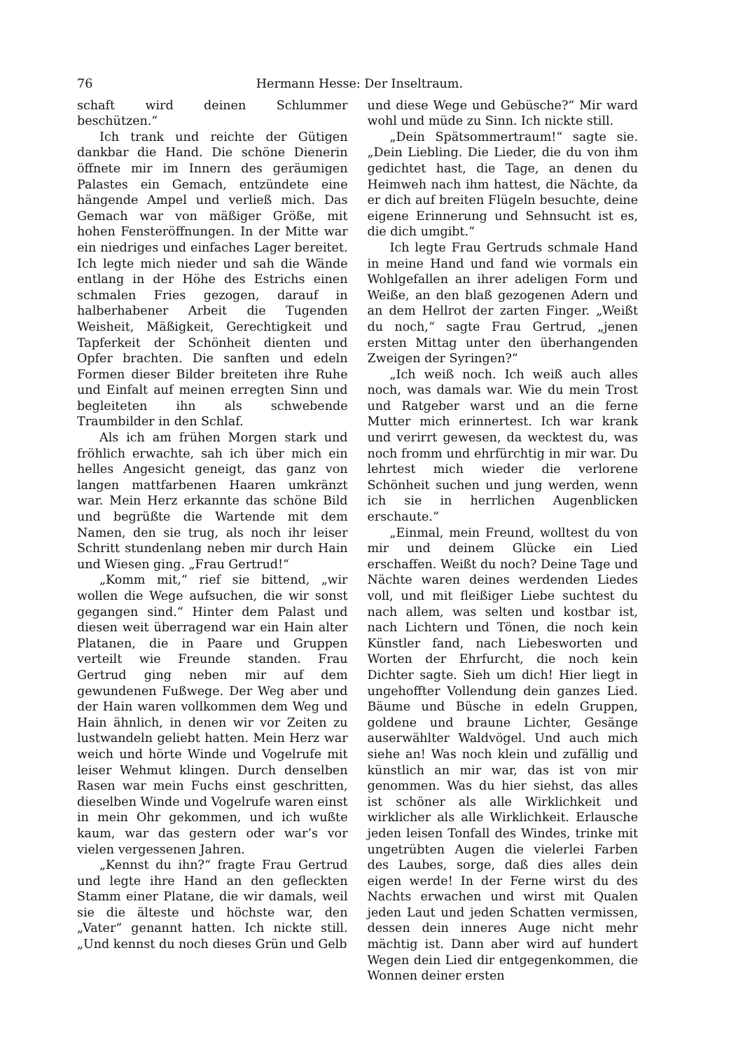76 Hermann Hesse: Der Inseltraum.
schaft wird deinen Schlummer beschützen.“
Ich trank und reichte der Gütigen dankbar die Hand. Die schöne Dienerin öffnete mir im Innern des geräumigen Palastes ein Gemach, entzündete eine hängende Ampel und verließ mich. Das Gemach war von mäßiger Größe, mit hohen Fensteröffnungen. In der Mitte war ein niedriges und einfaches Lager bereitet. Ich legte mich nieder und sah die Wände entlang in der Höhe des Estrichs einen schmalen Fries gezogen, darauf in halberhabener Arbeit die Tugenden Weisheit, Mäßigkeit, Gerechtigkeit und Tapferkeit der Schönheit dienten und Opfer brachten. Die sanften und edeln Formen dieser Bilder breiteten ihre Ruhe und Einfalt auf meinen erregten Sinn und begleiteten ihn als schwebende Traumbilder in den Schlaf.
Als ich am frühen Morgen stark und fröhlich erwachte, sah ich über mich ein helles Angesicht geneigt, das ganz von langen mattfarbenen Haaren umkränzt war. Mein Herz erkannte das schöne Bild und begrüßte die Wartende mit dem Namen, den sie trug, als noch ihr leiser Schritt stundenlang neben mir durch Hain und Wiesen ging. „Frau Gertrud!“
„Komm mit,“ rief sie bittend, „wir wollen die Wege aufsuchen, die wir sonst gegangen sind.“ Hinter dem Palast und diesen weit überragend war ein Hain alter Platanen, die in Paare und Gruppen verteilt wie Freunde standen. Frau Gertrud ging neben mir auf dem gewundenen Fußwege. Der Weg aber und der Hain waren vollkommen dem Weg und Hain ähnlich, in denen wir vor Zeiten zu lustwandeln geliebt hatten. Mein Herz war weich und hörte Winde und Vogelrufe mit leiser Wehmut klingen. Durch denselben Rasen war mein Fuchs einst geschritten, dieselben Winde und Vogelrufe waren einst in mein Ohr gekommen, und ich wußte kaum, war das gestern oder war’s vor vielen vergessenen Jahren.
„Kennst du ihn?“ fragte Frau Gertrud und legte ihre Hand an den gefleckten Stamm einer Platane, die wir damals, weil sie die älteste und höchste war, den „Vater“ genannt hatten. Ich nickte still. „Und kennst du noch dieses Grün und Gelb
und diese Wege und Gebüsche?“ Mir ward wohl und müde zu Sinn. Ich nickte still.
„Dein Spätsommertraum!“ sagte sie. „Dein Liebling. Die Lieder, die du von ihm gedichtet hast, die Tage, an denen du Heimweh nach ihm hattest, die Nächte, da er dich auf breiten Flügeln besuchte, deine eigene Erinnerung und Sehnsucht ist es, die dich umgibt.“
Ich legte Frau Gertruds schmale Hand in meine Hand und fand wie vormals ein Wohlgefallen an ihrer adeligen Form und Weiße, an den blaß gezogenen Adern und an dem Hellrot der zarten Finger. „Weißt du noch,“ sagte Frau Gertrud, „jenen ersten Mittag unter den überhangenden Zweigen der Syringen?“
„Ich weiß noch. Ich weiß auch alles noch, was damals war. Wie du mein Trost und Ratgeber warst und an die ferne Mutter mich erinnertest. Ich war krank und verirrt gewesen, da wecktest du, was noch fromm und ehrfürchtig in mir war. Du lehrtest mich wieder die verlorene Schönheit suchen und jung werden, wenn ich sie in herrlichen Augenblicken erschaute.“
„Einmal, mein Freund, wolltest du von mir und deinem Glücke ein Lied erschaffen. Weißt du noch? Deine Tage und Nächte waren deines werdenden Liedes voll, und mit fleißiger Liebe suchtest du nach allem, was selten und kostbar ist, nach Lichtern und Tönen, die noch kein Künstler fand, nach Liebesworten und Worten der Ehrfurcht, die noch kein Dichter sagte. Sieh um dich! Hier liegt in ungehoffter Vollendung dein ganzes Lied. Bäume und Büsche in edeln Gruppen, goldene und braune Lichter, Gesänge auserwählter Waldvögel. Und auch mich siehe an! Was noch klein und zufällig und künstlich an mir war, das ist von mir genommen. Was du hier siehst, das alles ist schöner als alle Wirklichkeit und wirklicher als alle Wirklichkeit. Erlausche jeden leisen Tonfall des Windes, trinke mit ungetrübten Augen die vielerlei Farben des Laubes, sorge, daß dies alles dein eigen werde! In der Ferne wirst du des Nachts erwachen und wirst mit Qualen jeden Laut und jeden Schatten vermissen, dessen dein inneres Auge nicht mehr mächtig ist. Dann aber wird auf hundert Wegen dein Lied dir entgegenkommen, die Wonnen deiner ersten